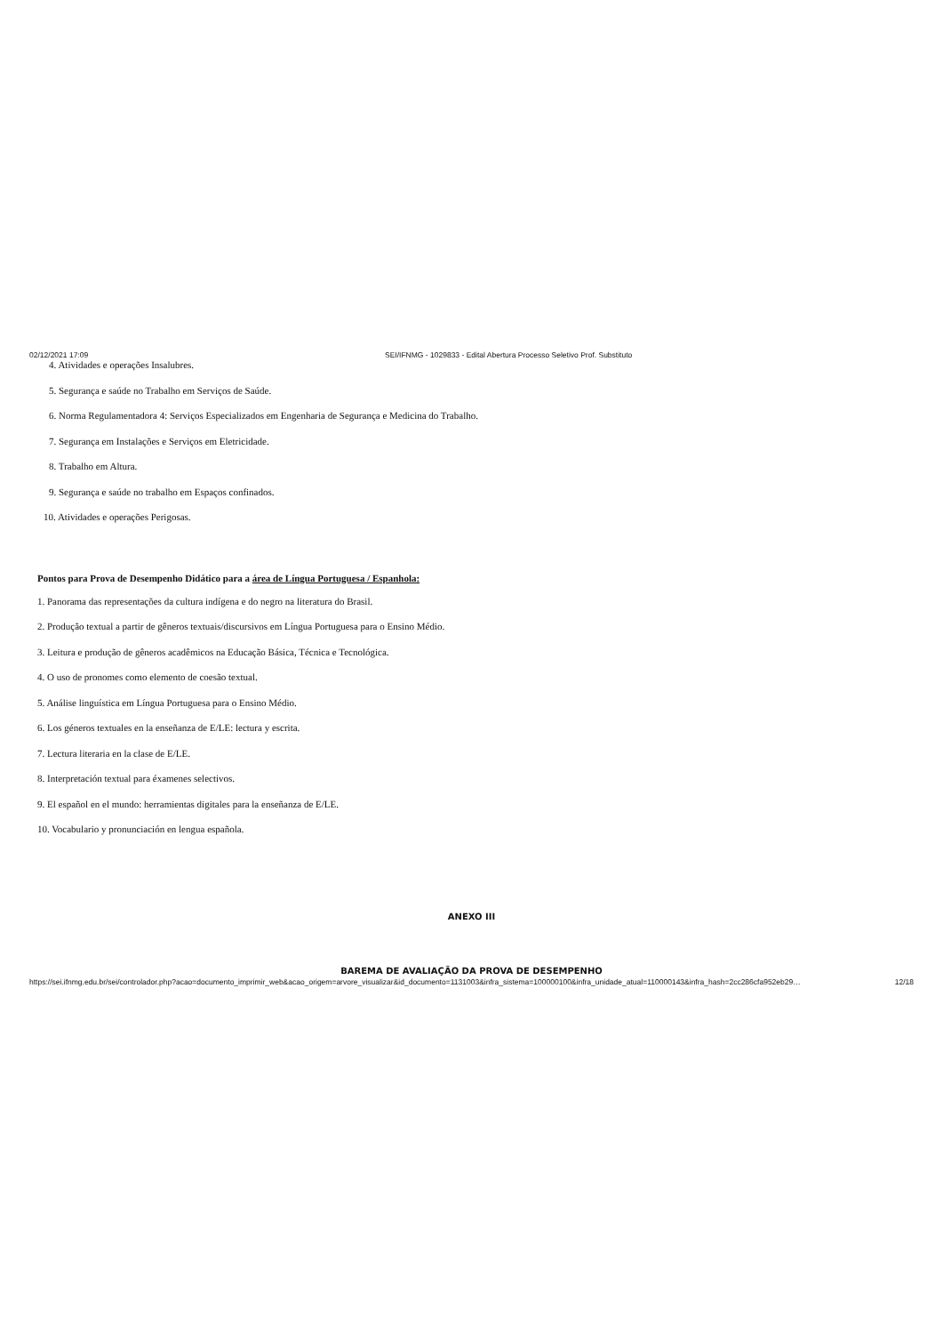02/12/2021 17:09 SEI/IFNMG - 1029833 - Edital Abertura Processo Seletivo Prof. Substituto
4. Atividades e operações Insalubres.
5. Segurança e saúde no Trabalho em Serviços de Saúde.
6. Norma Regulamentadora 4: Serviços Especializados em Engenharia de Segurança e Medicina do Trabalho.
7. Segurança em Instalações e Serviços em Eletricidade.
8. Trabalho em Altura.
9. Segurança e saúde no trabalho em Espaços confinados.
10. Atividades e operações Perigosas.
Pontos para Prova de Desempenho Didático para a área de Língua Portuguesa / Espanhola:
1. Panorama das representações da cultura indígena e do negro na literatura do Brasil.
2. Produção textual a partir de gêneros textuais/discursivos em Língua Portuguesa para o Ensino Médio.
3. Leitura e produção de gêneros acadêmicos na Educação Básica, Técnica e Tecnológica.
4. O uso de pronomes como elemento de coesão textual.
5. Análise linguística em Língua Portuguesa para o Ensino Médio.
6. Los géneros textuales en la enseñanza de E/LE: lectura y escrita.
7. Lectura literaria en la clase de E/LE.
8. Interpretación textual para éxamenes selectivos.
9. El español en el mundo: herramientas digitales para la enseñanza de E/LE.
10. Vocabulario y pronunciación en lengua española.
ANEXO III
BAREMA DE AVALIAÇÃO DA PROVA DE DESEMPENHO
https://sei.ifnmg.edu.br/sei/controlador.php?acao=documento_imprimir_web&acao_origem=arvore_visualizar&id_documento=1131003&infra_sistema=100000100&infra_unidade_atual=110000143&infra_hash=2cc286cfa952eb29… 12/18